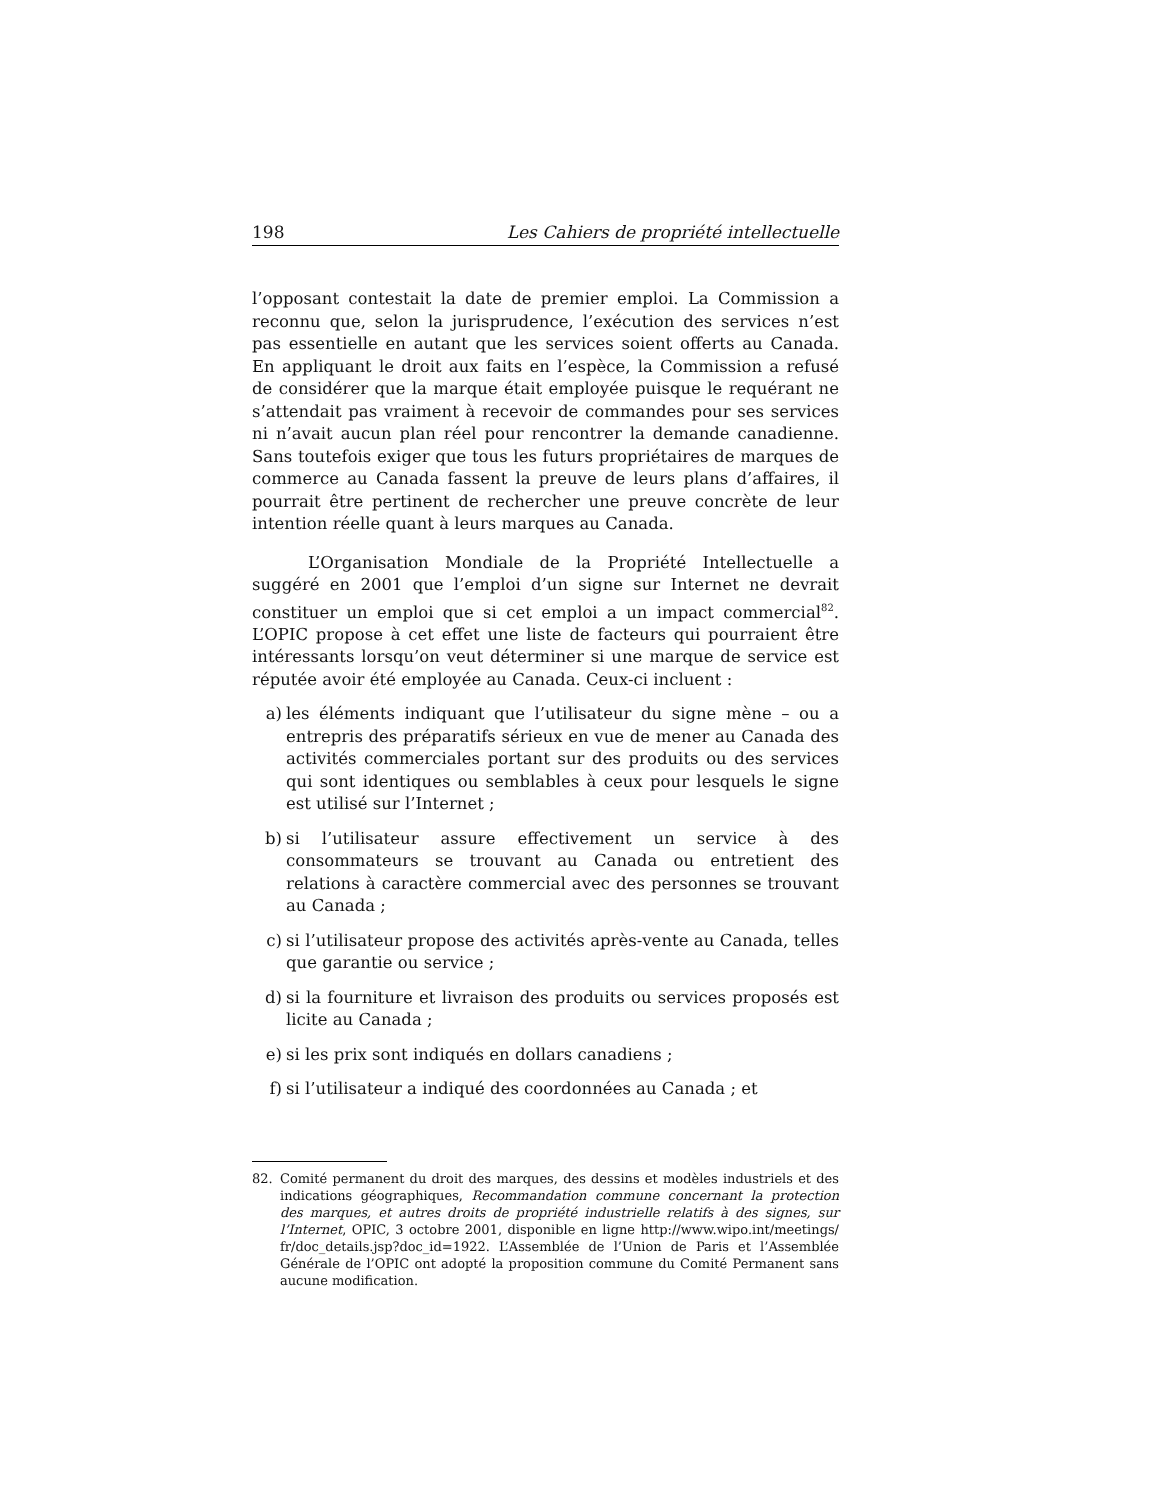198 Les Cahiers de propriété intellectuelle
l’opposant contestait la date de premier emploi. La Commission a reconnu que, selon la jurisprudence, l’exécution des services n’est pas essentielle en autant que les services soient offerts au Canada. En appliquant le droit aux faits en l’espèce, la Commission a refusé de considérer que la marque était employée puisque le requérant ne s’attendait pas vraiment à recevoir de commandes pour ses services ni n’avait aucun plan réel pour rencontrer la demande canadienne. Sans toutefois exiger que tous les futurs propriétaires de marques de commerce au Canada fassent la preuve de leurs plans d’affaires, il pourrait être pertinent de rechercher une preuve concrète de leur intention réelle quant à leurs marques au Canada.
L’Organisation Mondiale de la Propriété Intellectuelle a suggéré en 2001 que l’emploi d’un signe sur Internet ne devrait constituer un emploi que si cet emploi a un impact commercial<sup>82</sup>. L’OPIC propose à cet effet une liste de facteurs qui pourraient être intéressants lorsqu’on veut déterminer si une marque de service est réputée avoir été employée au Canada. Ceux-ci incluent :
a) les éléments indiquant que l’utilisateur du signe mène – ou a entrepris des préparatifs sérieux en vue de mener au Canada des activités commerciales portant sur des produits ou des services qui sont identiques ou semblables à ceux pour lesquels le signe est utilisé sur l’Internet ;
b) si l’utilisateur assure effectivement un service à des consommateurs se trouvant au Canada ou entretient des relations à caractère commercial avec des personnes se trouvant au Canada ;
c) si l’utilisateur propose des activités après-vente au Canada, telles que garantie ou service ;
d) si la fourniture et livraison des produits ou services proposés est licite au Canada ;
e) si les prix sont indiqués en dollars canadiens ;
f) si l’utilisateur a indiqué des coordonnées au Canada ; et
82. Comité permanent du droit des marques, des dessins et modèles industriels et des indications géographiques, Recommandation commune concernant la protection des marques, et autres droits de propriété industrielle relatifs à des signes, sur l’Internet, OPIC, 3 octobre 2001, disponible en ligne http://www.wipo.int/meetings/ fr/doc_details.jsp?doc_id=1922. L’Assemblée de l’Union de Paris et l’Assemblée Générale de l’OPIC ont adopté la proposition commune du Comité Permanent sans aucune modification.